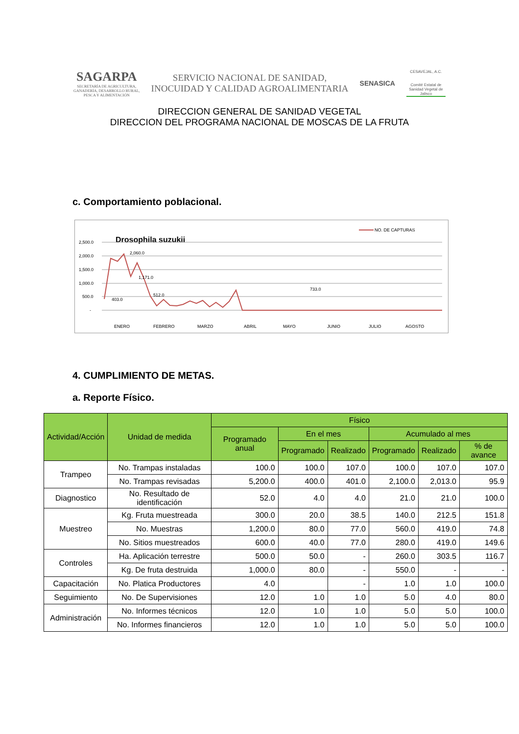SAGARPA
SECRETARÍA DE AGRICULTURA,
GANADERÍA, DESARROLLO RURAL,
PESCA Y ALIMENTACIÓN
SERVICIO NACIONAL DE SANIDAD,
INOCUIDAD Y CALIDAD AGROALIMENTARIA
SENASICA
CESAVEJAL, A.C.
Comité Estatal de Sanidad Vegetal de Jalisco
DIRECCION GENERAL DE SANIDAD VEGETAL
DIRECCION DEL PROGRAMA NACIONAL DE MOSCAS DE LA FRUTA
c. Comportamiento poblacional.
Drosophila suzukii
NO. DE CAPTURAS
2,500.0
2,000.0
1,500.0
1,000.0
500.0
-
403.0
2,060.0
512.0
733.0
1,171.0
ENERO
FEBRERO
MARZO
ABRIL
MAYO
JUNIO
JULIO
AGOSTO
4. CUMPLIMIENTO DE METAS.
a. Reporte Físico.
| Actividad/Acción | Unidad de medida | Físico | | | | | |
| --- | --- | --- | --- | --- | --- | --- | --- |
| | | Programado anual | En el mes | | Acumulado al mes | | |
| | | | Programado | Realizado | Programado | Realizado | % de avance |
| Trampeo | No. Trampas instaladas | 100.0 | 100.0 | 107.0 | 100.0 | 107.0 | 107.0 |
| | No. Trampas revisadas | 5,200.0 | 400.0 | 401.0 | 2,100.0 | 2,013.0 | 95.9 |
| Diagnostico | No. Resultado de identificación | 52.0 | 4.0 | 4.0 | 21.0 | 21.0 | 100.0 |
| Muestreo | Kg. Fruta muestreada | 300.0 | 20.0 | 38.5 | 140.0 | 212.5 | 151.8 |
| | No. Muestras | 1,200.0 | 80.0 | 77.0 | 560.0 | 419.0 | 74.8 |
| | No. Sitios muestreados | 600.0 | 40.0 | 77.0 | 280.0 | 419.0 | 149.6 |
| Controles | Ha. Aplicación terrestre | 500.0 | 50.0 | - | 260.0 | 303.5 | 116.7 |
| | Kg. De fruta destruida | 1,000.0 | 80.0 | - | 550.0 | - | - |
| Capacitación | No. Platica Productores | 4.0 | | - | 1.0 | 1.0 | 100.0 |
| Seguimiento | No. De Supervisiones | 12.0 | 1.0 | 1.0 | 5.0 | 4.0 | 80.0 |
| Administración | No. Informes técnicos | 12.0 | 1.0 | 1.0 | 5.0 | 5.0 | 100.0 |
| | No. Informes financieros | 12.0 | 1.0 | 1.0 | 5.0 | 5.0 | 100.0 |